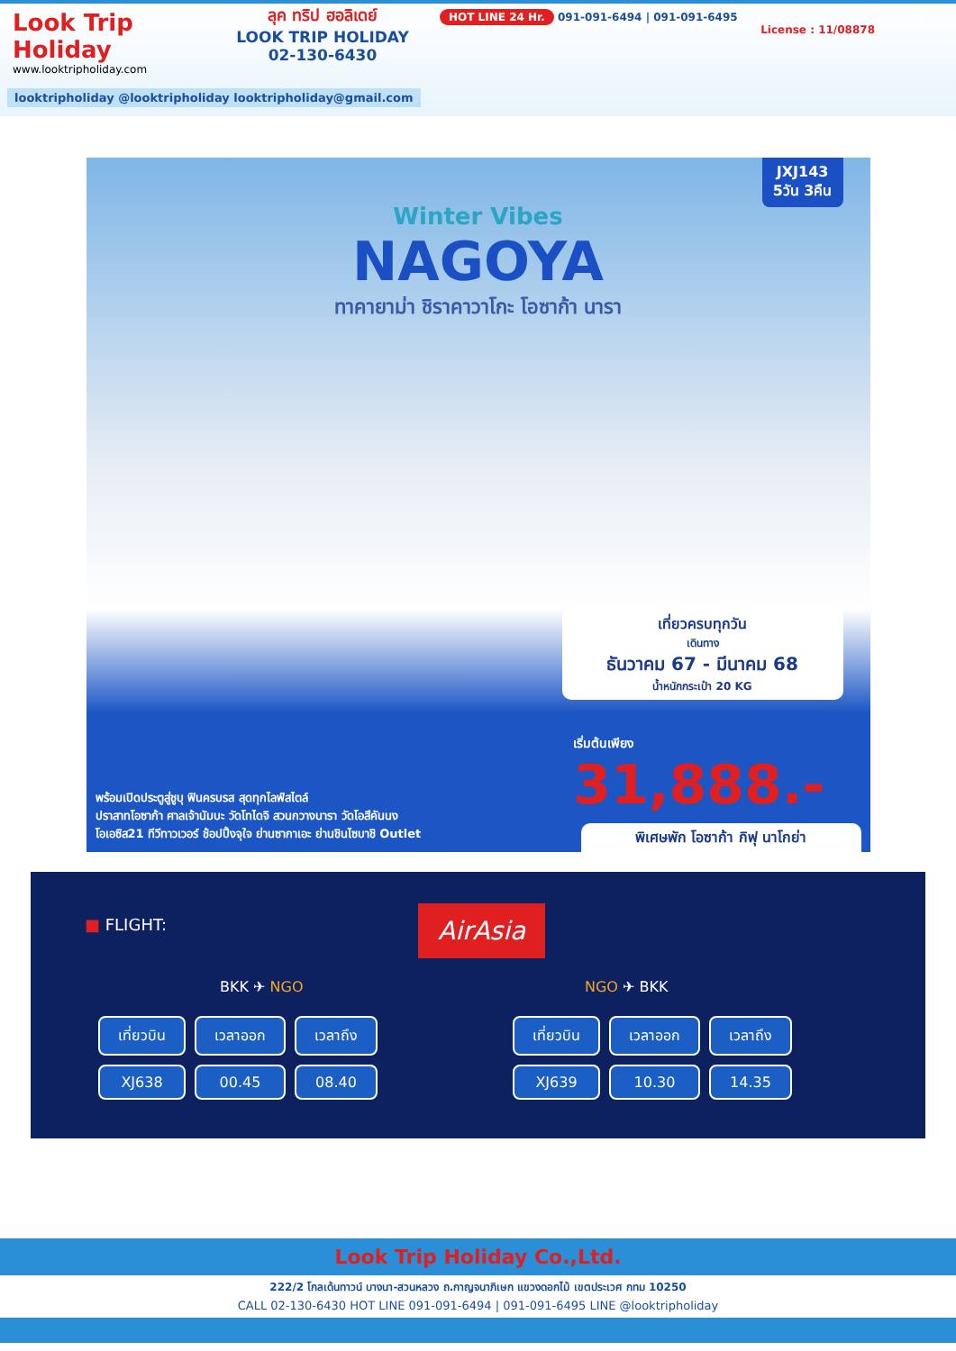Look Trip Holiday
www.looktripholiday.com
ลุค ทริป ฮอลิเดย์
LOOK TRIP HOLIDAY
02-130-6430
HOT LINE 24 Hr. 091-091-6494 | 091-091-6495
License : 11/08878
looktripholiday @looktripholiday looktripholiday@gmail.com
JXJ143
5วัน 3คืน
Winter Vibes
NAGOYA
ทาคายาม่า ชิราคาวาโกะ โอซาก้า นารา
เที่ยวครบทุกวัน
เดินทาง
ธันวาคม 67 - มีนาคม 68
น้ำหนักกระเป๋า 20 KG
เริ่มต้นเพียง
31,888.-
พร้อมเปิดประตูสู่ชูบุ ฟินครบรส สุดทุกไลฟ์สไตล์
ปราสาทโอซาก้า ศาลเจ้านัมบะ วัดโทไดจิ สวนกวางนารา วัดโอสึคันนง
โอเอซิส21 ทีวีทาวเวอร์ ช้อปปิ้งจุใจ ย่านซากาเอะ ย่านชินไซบาชิ Outlet
พิเศษพัก โอซาก้า กิฟุ นาโกย่า
■ FLIGHT: AirAsia
BKK ✈ NGO NGO ✈ BKK
| เที่ยวบิน | เวลาออก | เวลาถึง |
| --- | --- | --- |
| XJ638 | 00.45 | 08.40 |
| เที่ยวบิน | เวลาออก | เวลาถึง |
| --- | --- | --- |
| XJ639 | 10.30 | 14.35 |
Look Trip Holiday Co.,Ltd.
222/2 โกลเด้นทาวน์ บางนา-สวนหลวง ถ.กาญจนาภิเษก แขวงดอกไม้ เขตประเวศ กทม 10250
CALL 02-130-6430 HOT LINE 091-091-6494 | 091-091-6495 LINE @looktripholiday